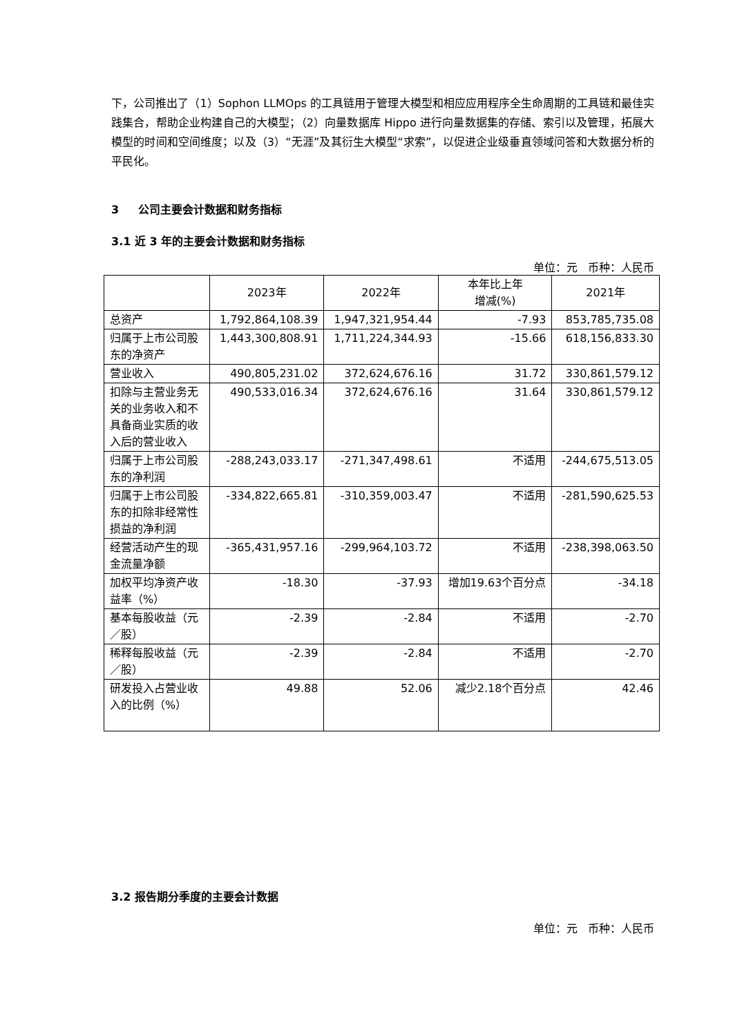下，公司推出了（1）Sophon LLMOps 的工具链用于管理大模型和相应应用程序全生命周期的工具链和最佳实践集合，帮助企业构建自己的大模型；（2）向量数据库 Hippo 进行向量数据集的存储、索引以及管理，拓展大模型的时间和空间维度；以及（3）“无涯”及其衍生大模型“求索”，以促进企业级垂直领域问答和大数据分析的平民化。
3 公司主要会计数据和财务指标
3.1 近 3 年的主要会计数据和财务指标
单位：元 币种：人民币
| | 2023年 | 2022年 | 本年比上年 增减(%) | 2021年 |
| --- | --- | --- | --- | --- |
| 总资产 | 1,792,864,108.39 | 1,947,321,954.44 | -7.93 | 853,785,735.08 |
| 归属于上市公司股东的净资产 | 1,443,300,808.91 | 1,711,224,344.93 | -15.66 | 618,156,833.30 |
| 营业收入 | 490,805,231.02 | 372,624,676.16 | 31.72 | 330,861,579.12 |
| 扣除与主营业务无关的业务收入和不具备商业实质的收入后的营业收入 | 490,533,016.34 | 372,624,676.16 | 31.64 | 330,861,579.12 |
| 归属于上市公司股东的净利润 | -288,243,033.17 | -271,347,498.61 | 不适用 | -244,675,513.05 |
| 归属于上市公司股东的扣除非经常性损益的净利润 | -334,822,665.81 | -310,359,003.47 | 不适用 | -281,590,625.53 |
| 经营活动产生的现金流量净额 | -365,431,957.16 | -299,964,103.72 | 不适用 | -238,398,063.50 |
| 加权平均净资产收益率（%） | -18.30 | -37.93 | 增加19.63个百分点 | -34.18 |
| 基本每股收益（元／股） | -2.39 | -2.84 | 不适用 | -2.70 |
| 稀释每股收益（元／股） | -2.39 | -2.84 | 不适用 | -2.70 |
| 研发投入占营业收入的比例（%） | 49.88 | 52.06 | 减少2.18个百分点 | 42.46 |
3.2 报告期分季度的主要会计数据
单位：元 币种：人民币